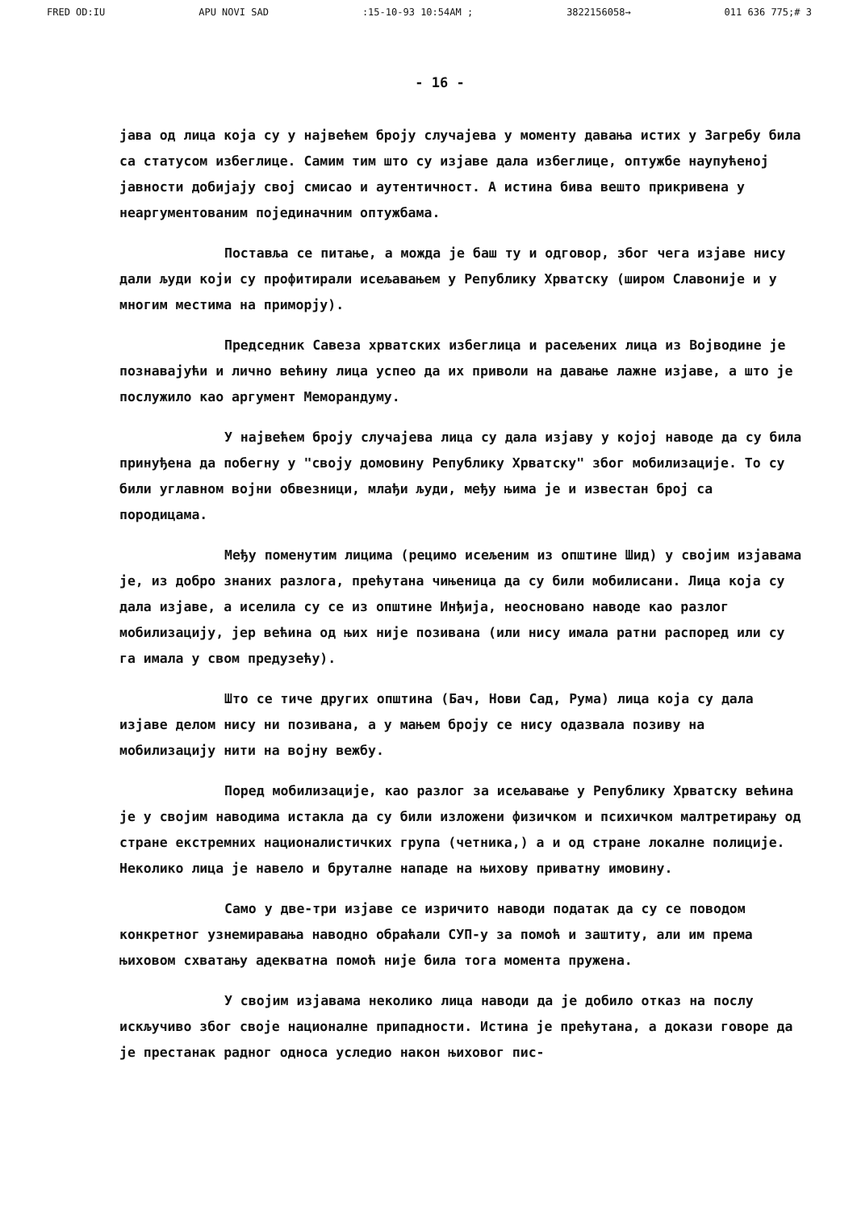FRED OD:IU APU NOVI SAD:15-10-93 10:54AM ; 3822156058→ 011 636 775;# 3
- 16 -
јава од лица која су у највећем броју случајева у моменту давања истих у Загребу била са статусом избеглице. Самим тим што су изјаве дала избеглице, оптужбе наупућеној јавности добијају свој смисао и аутентичност. А истина бива вешто прикривена у неаргументованим појединачним оптужбама.
Поставља се питање, а можда је баш ту и одговор, због чега изјаве нису дали људи који су профитирали исељавањем у Републику Хрватску (широм Славоније и у многим местима на приморју).
Председник Савеза хрватских избеглица и расељених лица из Војводине је познавајући и лично већину лица успео да их приволи на давање лажне изјаве, а што је послужило као аргумент Меморандуму.
У највећем броју случајева лица су дала изјаву у којој наводе да су била принуђена да побегну у "своју домовину Републику Хрватску" због мобилизације. То су били углавном војни обвезници, млађи људи, међу њима је и известан број са породицама.
Међу поменутим лицима (рецимо исељеним из општине Шид) у својим изјавама је, из добро знаних разлога, прећутана чињеница да су били мобилисани. Лица која су дала изјаве, а иселила су се из општине Инђија, неосновано наводе као разлог мобилизацију, јер већина од њих није позивана (или нису имала ратни распоред или су га имала у свом предузећу).
Што се тиче других општина (Бач, Нови Сад, Рума) лица која су дала изјаве делом нису ни позивана, а у мањем броју се нису одазвала позиву на мобилизацију нити на војну вежбу.
Поред мобилизације, као разлог за исељавање у Републику Хрватску већина је у својим наводима истакла да су били изложени физичком и психичком малтретирању од стране екстремних националистичких група (четника,) а и од стране локалне полиције. Неколико лица је навело и бруталне нападе на њихову приватну имовину.
Само у две-три изјаве се изричито наводи податак да су се поводом конкретног узнемиравања наводно обраћали СУП-у за помоћ и заштиту, али им према њиховом схватању адекватна помоћ није била тога момента пружена.
У својим изјавама неколико лица наводи да је добило отказ на послу искључиво због своје националне припадности. Истина је прећутана, а докази говоре да је престанак радног односа уследио након њиховог пис-